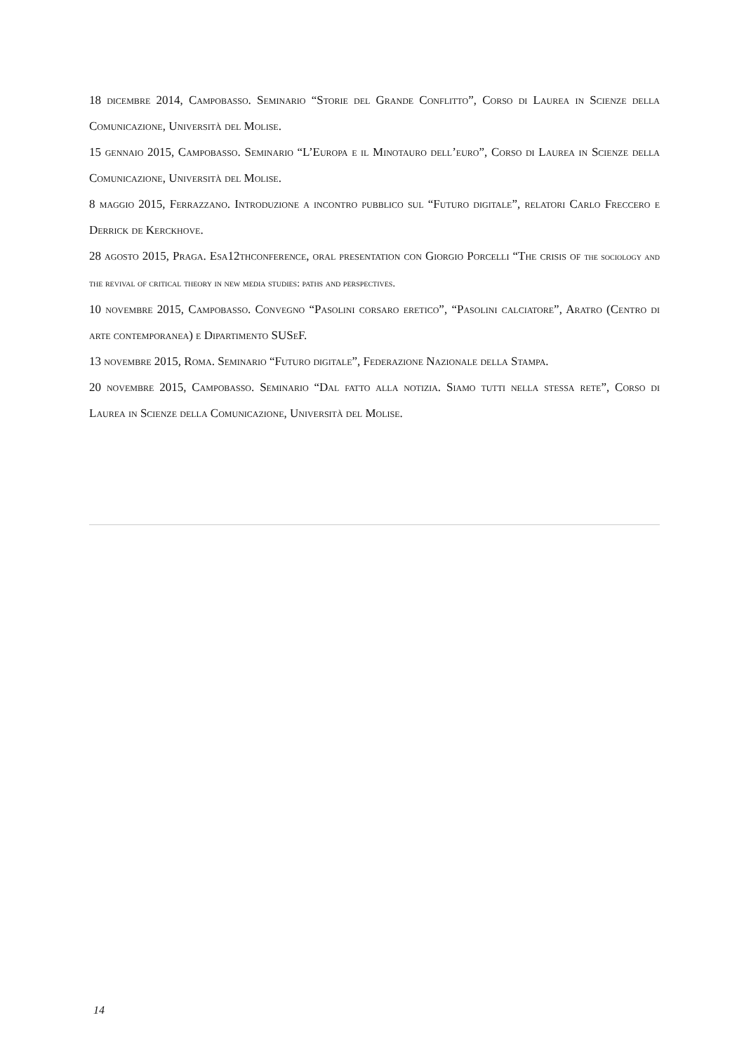18 dicembre 2014, Campobasso. Seminario “Storie del Grande Conflitto”, Corso di Laurea in Scienze della Comunicazione, Università del Molise.
15 gennaio 2015, Campobasso. Seminario “L’Europa e il Minotauro dell’euro”, Corso di Laurea in Scienze della Comunicazione, Università del Molise.
8 maggio 2015, Ferrazzano. Introduzione a incontro pubblico sul “Futuro digitale”, relatori Carlo Freccero e Derrick de Kerckhove.
28 agosto 2015, Praga. Esa12thconference, oral presentation con Giorgio Porcelli “The crisis of the sociology and the revival of critical theory in new media studies: paths and perspectives.
10 novembre 2015, Campobasso. Convegno “Pasolini corsaro eretico”, “Pasolini calciatore”, Aratro (Centro di arte contemporanea) e Dipartimento SUSeF.
13 novembre 2015, Roma. Seminario “Futuro digitale”, Federazione Nazionale della Stampa.
20 novembre 2015, Campobasso. Seminario “Dal fatto alla notizia. Siamo tutti nella stessa rete”, Corso di Laurea in Scienze della Comunicazione, Università del Molise.
14